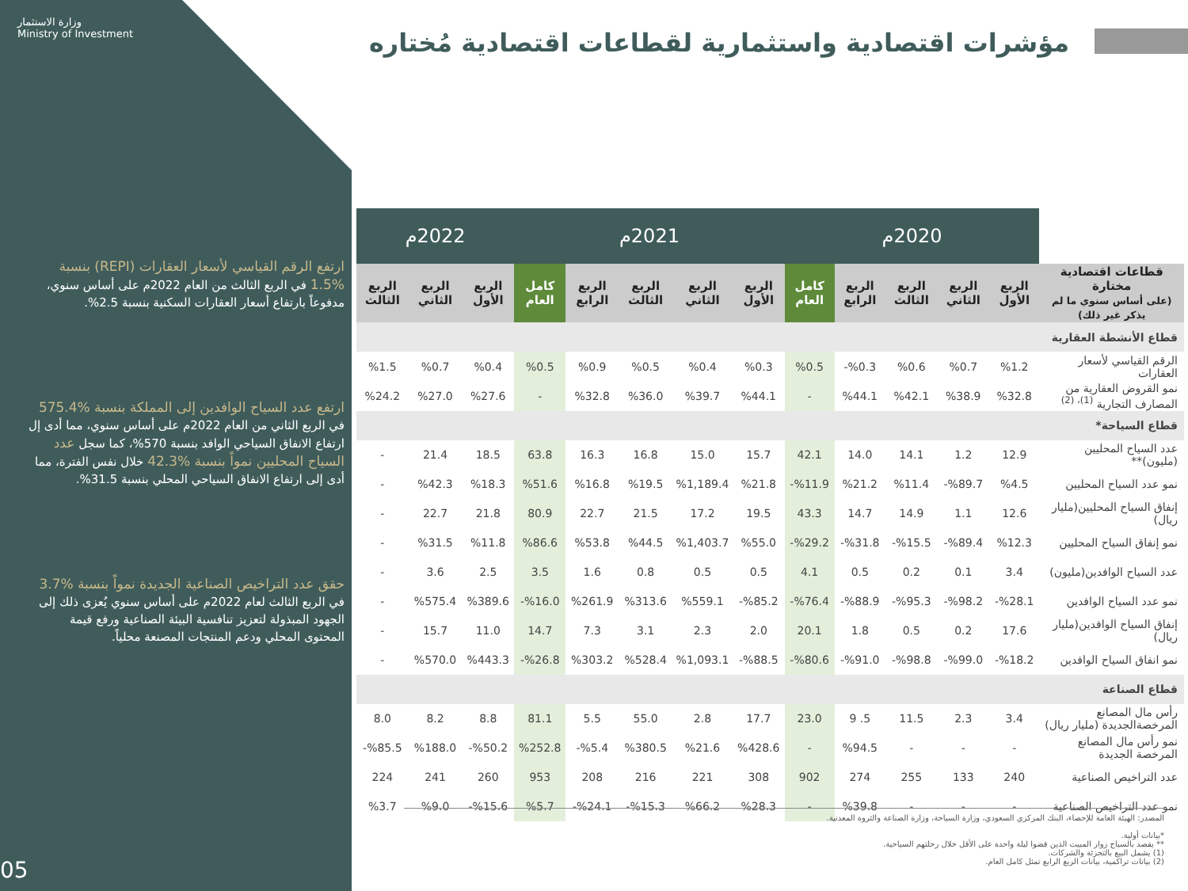وزارة الاستثمار
Ministry of Investment
مؤشرات اقتصادية واستثمارية لقطاعات اقتصادية مُختاره
ارتفع الرقم القياسي لأسعار العقارات (REPI) بنسبة %1.5 في الربع الثالث من العام 2022م على أساس سنوي، مدفوعاً بارتفاع أسعار العقارات السكنية بنسبة 2.5%.
ارتفع عدد السياح الوافدين إلى المملكة بنسبة %575.4 في الربع الثاني من العام 2022م على أساس سنوي، مما أدى إل ارتفاع الانفاق السياحي الوافد بنسبة 570%، كما سجل عدد السياح المحليين نمواً بنسبة %42.3 خلال نفس الفترة، مما أدى إلى ارتفاع الانفاق السياحي المحلي بنسبة 31.5%.
حقق عدد التراخيص الصناعية الجديدة نمواً بنسبة %3.7 في الربع الثالث لعام 2022م على أساس سنوي يُعزى ذلك إلى الجهود المبذولة لتعزيز تنافسية البيئة الصناعية ورفع قيمة المحتوى المحلي ودعم المنتجات المصنعة محلياً.
| | 2020م | | | | | 2021م | | | | | 2022م | | |
| --- | --- | --- | --- | --- | --- | --- | --- | --- | --- | --- | --- | --- | --- |
| قطاعات اقتصادية مختارة (على أساس سنوي ما لم يذكر غير ذلك) | الربع الأول | الربع الثاني | الربع الثالث | الربع الرابع | كامل العام | الربع الأول | الربع الثاني | الربع الثالث | الربع الرابع | كامل العام | الربع الأول | الربع الثاني | الربع الثالث |
| قطاع الأنشطة العقارية | | | | | | | | | | | | | |
| الرقم القياسي لأسعار العقارات | %1.2 | %0.7 | %0.6 | %0.3- | %0.5 | %0.3 | %0.4 | %0.5 | %0.9 | %0.5 | %0.4 | %0.7 | %1.5 |
| نمو القروض العقارية من المصارف التجارية <sup>(1)، (2)</sup> | %32.8 | %38.9 | %42.1 | %44.1 | - | %44.1 | %39.7 | %36.0 | %32.8 | - | %27.6 | %27.0 | %24.2 |
| قطاع السياحة* | | | | | | | | | | | | | |
| عدد السياح المحليين (مليون)** | 12.9 | 1.2 | 14.1 | 14.0 | 42.1 | 15.7 | 15.0 | 16.8 | 16.3 | 63.8 | 18.5 | 21.4 | - |
| نمو عدد السياح المحليين | %4.5 | %89.7- | %11.4 | %21.2 | %11.9- | %21.8 | %1,189.4 | %19.5 | %16.8 | %51.6 | %18.3 | %42.3 | - |
| إنفاق السياح المحليين(مليار ريال) | 12.6 | 1.1 | 14.9 | 14.7 | 43.3 | 19.5 | 17.2 | 21.5 | 22.7 | 80.9 | 21.8 | 22.7 | - |
| نمو إنفاق السياح المحليين | %12.3 | %89.4- | %15.5- | %31.8- | %29.2- | %55.0 | %1,403.7 | %44.5 | %53.8 | %86.6 | %11.8 | %31.5 | - |
| عدد السياح الوافدين(مليون) | 3.4 | 0.1 | 0.2 | 0.5 | 4.1 | 0.5 | 0.5 | 0.8 | 1.6 | 3.5 | 2.5 | 3.6 | - |
| نمو عدد السياح الوافدين | %28.1- | %98.2- | %95.3- | %88.9- | %76.4- | %85.2- | %559.1 | %313.6 | %261.9 | %16.0- | %389.6 | %575.4 | - |
| إنفاق السياح الوافدين(مليار ريال) | 17.6 | 0.2 | 0.5 | 1.8 | 20.1 | 2.0 | 2.3 | 3.1 | 7.3 | 14.7 | 11.0 | 15.7 | - |
| نمو انفاق السياح الوافدين | %18.2- | %99.0- | %98.8- | %91.0- | %80.6- | %88.5- | %1,093.1 | %528.4 | %303.2 | %26.8- | %443.3 | %570.0 | - |
| قطاع الصناعة | | | | | | | | | | | | | |
| رأس مال المصانع المرخصةالجديدة (مليار ريال) | 3.4 | 2.3 | 11.5 | 5. 9 | 23.0 | 17.7 | 2.8 | 55.0 | 5.5 | 81.1 | 8.8 | 8.2 | 8.0 |
| نمو رأس مال المصانع المرخصة الجديدة | - | - | - | %94.5 | - | %428.6 | %21.6 | %380.5 | %5.4- | %252.8 | %50.2- | %188.0 | %85.5- |
| عدد التراخيص الصناعية | 240 | 133 | 255 | 274 | 902 | 308 | 221 | 216 | 208 | 953 | 260 | 241 | 224 |
| نمو عدد التراخيص الصناعية | - | - | - | %39.8 | - | %28.3 | %66.2 | %15.3- | %24.1- | %5.7 | %15.6- | %9.0 | %3.7 |
المصدر: الهيئة العامة للإحصاء، البنك المركزي السعودي، وزارة السياحة، وزارة الصناعة والثروة المعدنية.
*بيانات أولية.
** يقصد بالسياح زوار المبيت الذين قضوا ليلة واحدة على الأقل خلال رحلتهم السياحية.
(1) يشمل البيع بالتجزئة والشركات.
(2) بيانات تراكمية، بيانات الربع الرابع تمثل كامل العام.
05